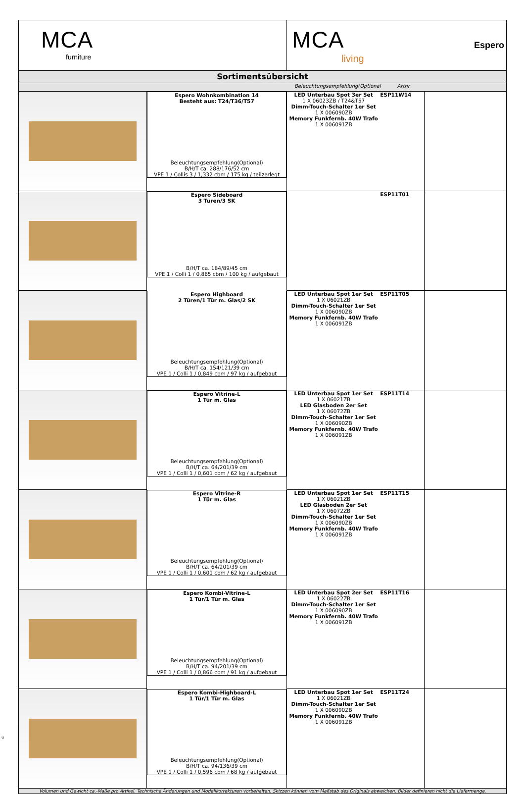| MCA furniture | | MCA living Espero | |
| Sortimentsübersicht | | | |
| Beleuchtungsempfehlung(Optional Artnr | | | |
| | Espero Wohnkombination 14 Besteht aus: T24/T36/T57 Beleuchtungsempfehlung(Optional) B/H/T ca. 288/176/52 cm VPE 1 / Collis 3 / 1,332 cbm / 175 kg / teilzerlegt | LED Unterbau Spot 3er Set 1 X 06023ZB / T24&T57 Dimm-Touch-Schalter 1er Set 1 X 006090ZB Memory Funkfernb. 40W Trafo 1 X 006091ZB ESP11W14 | |
| | Espero Sideboard 3 Türen/3 SK B/H/T ca. 184/89/45 cm VPE 1 / Colli 1 / 0,865 cbm / 100 kg / aufgebaut | ESP11T01 | |
| | Espero Highboard 2 Türen/1 Tür m. Glas/2 SK Beleuchtungsempfehlung(Optional) B/H/T ca. 154/121/39 cm VPE 1 / Colli 1 / 0,849 cbm / 97 kg / aufgebaut | LED Unterbau Spot 1er Set 1 X 06021ZB Dimm-Touch-Schalter 1er Set 1 X 006090ZB Memory Funkfernb. 40W Trafo 1 X 006091ZB ESP11T05 | |
| | Espero Vitrine-L 1 Tür m. Glas Beleuchtungsempfehlung(Optional) B/H/T ca. 64/201/39 cm VPE 1 / Colli 1 / 0,601 cbm / 62 kg / aufgebaut | LED Unterbau Spot 1er Set 1 X 06021ZB LED Glasboden 2er Set 1 X 06072ZB Dimm-Touch-Schalter 1er Set 1 X 006090ZB Memory Funkfernb. 40W Trafo 1 X 006091ZB ESP11T14 | |
| | Espero Vitrine-R 1 Tür m. Glas Beleuchtungsempfehlung(Optional) B/H/T ca. 64/201/39 cm VPE 1 / Colli 1 / 0,601 cbm / 62 kg / aufgebaut | LED Unterbau Spot 1er Set 1 X 06021ZB LED Glasboden 2er Set 1 X 06072ZB Dimm-Touch-Schalter 1er Set 1 X 006090ZB Memory Funkfernb. 40W Trafo 1 X 006091ZB ESP11T15 | |
| | Espero Kombi-Vitrine-L 1 Tür/1 Tür m. Glas Beleuchtungsempfehlung(Optional) B/H/T ca. 94/201/39 cm VPE 1 / Colli 1 / 0,866 cbm / 91 kg / aufgebaut | LED Unterbau Spot 2er Set 1 X 06022ZB Dimm-Touch-Schalter 1er Set 1 X 006090ZB Memory Funkfernb. 40W Trafo 1 X 006091ZB ESP11T16 | |
| | Espero Kombi-Highboard-L 1 Tür/1 Tür m. Glas Beleuchtungsempfehlung(Optional) B/H/T ca. 94/136/39 cm VPE 1 / Colli 1 / 0,596 cbm / 68 kg / aufgebaut | LED Unterbau Spot 1er Set 1 X 06021ZB Dimm-Touch-Schalter 1er Set 1 X 006090ZB Memory Funkfernb. 40W Trafo 1 X 006091ZB ESP11T24 | |
| Volumen und Gewicht ca.-Maße pro Artikel. Technische Änderungen und Modellkorrekturen vorbehalten. Skizzen können vom Maßstab des Originals abweichen. Bilder definieren nicht die Liefermenge. | | | |
u